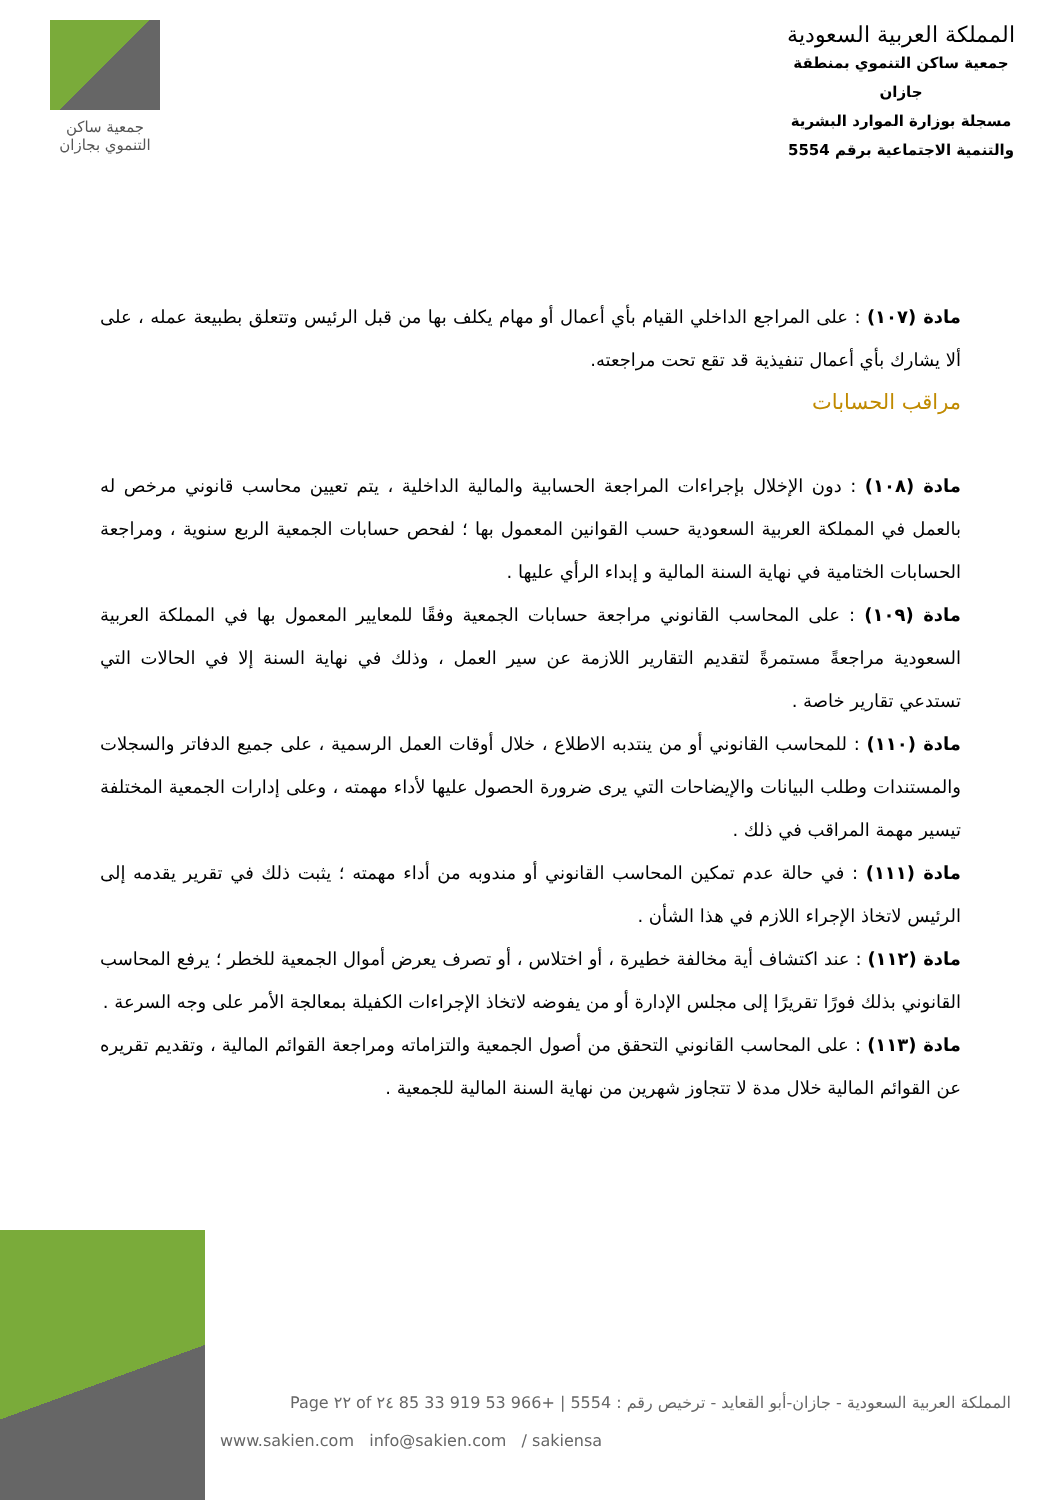المملكة العربية السعودية
جمعية ساكن التنموي بمنطقة جازان
مسجلة بوزارة الموارد البشرية
والتنمية الاجتماعية برقم 5554
جمعية ساكن
التنموي بجازان
مادة (١٠٧) : على المراجع الداخلي القيام بأي أعمال أو مهام يكلف بها من قبل الرئيس وتتعلق بطبيعة عمله ، على ألا يشارك بأي أعمال تنفيذية قد تقع تحت مراجعته.
مراقب الحسابات
مادة (١٠٨) : دون الإخلال بإجراءات المراجعة الحسابية والمالية الداخلية ، يتم تعيين محاسب قانوني مرخص له بالعمل في المملكة العربية السعودية حسب القوانين المعمول بها ؛ لفحص حسابات الجمعية الربع سنوية ، ومراجعة الحسابات الختامية في نهاية السنة المالية و إبداء الرأي عليها .
مادة (١٠٩) : على المحاسب القانوني مراجعة حسابات الجمعية وفقًا للمعايير المعمول بها في المملكة العربية السعودية مراجعةً مستمرةً لتقديم التقارير اللازمة عن سير العمل ، وذلك في نهاية السنة إلا في الحالات التي تستدعي تقارير خاصة .
مادة (١١٠) : للمحاسب القانوني أو من ينتدبه الاطلاع ، خلال أوقات العمل الرسمية ، على جميع الدفاتر والسجلات والمستندات وطلب البيانات والإيضاحات التي يرى ضرورة الحصول عليها لأداء مهمته ، وعلى إدارات الجمعية المختلفة تيسير مهمة المراقب في ذلك .
مادة (١١١) : في حالة عدم تمكين المحاسب القانوني أو مندوبه من أداء مهمته ؛ يثبت ذلك في تقرير يقدمه إلى الرئيس لاتخاذ الإجراء اللازم في هذا الشأن .
مادة (١١٢) : عند اكتشاف أية مخالفة خطيرة ، أو اختلاس ، أو تصرف يعرض أموال الجمعية للخطر ؛ يرفع المحاسب القانوني بذلك فورًا تقريرًا إلى مجلس الإدارة أو من يفوضه لاتخاذ الإجراءات الكفيلة بمعالجة الأمر على وجه السرعة .
مادة (١١٣) : على المحاسب القانوني التحقق من أصول الجمعية والتزاماته ومراجعة القوائم المالية ، وتقديم تقريره عن القوائم المالية خلال مدة لا تتجاوز شهرين من نهاية السنة المالية للجمعية .
المملكة العربية السعودية - جازان-أبو القعايد - ترخيص رقم : 5554 | +966 53 919 33 85 Page ٢٢ of ٢٤
www.sakien.com info@sakien.com / sakiensa